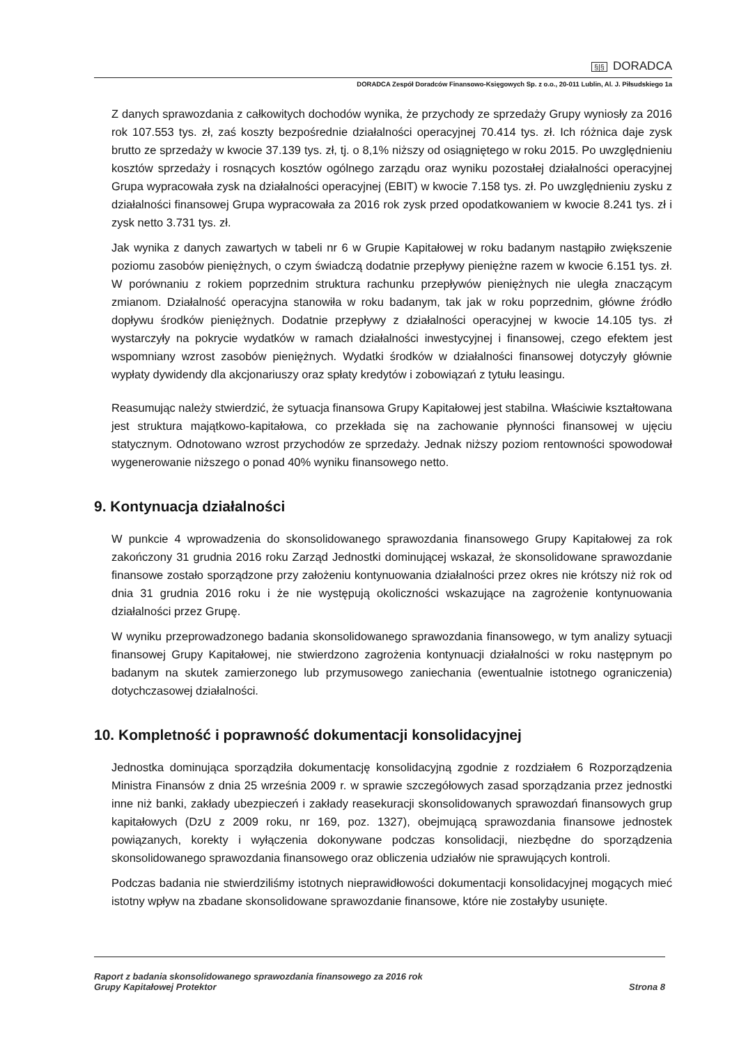§|§ DORADCA
DORADCA Zespół Doradców Finansowo-Księgowych Sp. z o.o., 20-011 Lublin, Al. J. Piłsudskiego 1a
Z danych sprawozdania z całkowitych dochodów wynika, że przychody ze sprzedaży Grupy wyniosły za 2016 rok 107.553 tys. zł, zaś koszty bezpośrednie działalności operacyjnej 70.414 tys. zł. Ich różnica daje zysk brutto ze sprzedaży w kwocie 37.139 tys. zł, tj. o 8,1% niższy od osiągniętego w roku 2015. Po uwzględnieniu kosztów sprzedaży i rosnących kosztów ogólnego zarządu oraz wyniku pozostałej działalności operacyjnej Grupa wypracowała zysk na działalności operacyjnej (EBIT) w kwocie 7.158 tys. zł. Po uwzględnieniu zysku z działalności finansowej Grupa wypracowała za 2016 rok zysk przed opodatkowaniem w kwocie 8.241 tys. zł i zysk netto 3.731 tys. zł.
Jak wynika z danych zawartych w tabeli nr 6 w Grupie Kapitałowej w roku badanym nastąpiło zwiększenie poziomu zasobów pieniężnych, o czym świadczą dodatnie przepływy pieniężne razem w kwocie 6.151 tys. zł. W porównaniu z rokiem poprzednim struktura rachunku przepływów pieniężnych nie uległa znaczącym zmianom. Działalność operacyjna stanowiła w roku badanym, tak jak w roku poprzednim, główne źródło dopływu środków pieniężnych. Dodatnie przepływy z działalności operacyjnej w kwocie 14.105 tys. zł wystarczyły na pokrycie wydatków w ramach działalności inwestycyjnej i finansowej, czego efektem jest wspomniany wzrost zasobów pieniężnych. Wydatki środków w działalności finansowej dotyczyły głównie wypłaty dywidendy dla akcjonariuszy oraz spłaty kredytów i zobowiązań z tytułu leasingu.
Reasumując należy stwierdzić, że sytuacja finansowa Grupy Kapitałowej jest stabilna. Właściwie kształtowana jest struktura majątkowo-kapitałowa, co przekłada się na zachowanie płynności finansowej w ujęciu statycznym. Odnotowano wzrost przychodów ze sprzedaży. Jednak niższy poziom rentowności spowodował wygenerowanie niższego o ponad 40% wyniku finansowego netto.
9. Kontynuacja działalności
W punkcie 4 wprowadzenia do skonsolidowanego sprawozdania finansowego Grupy Kapitałowej za rok zakończony 31 grudnia 2016 roku Zarząd Jednostki dominującej wskazał, że skonsolidowane sprawozdanie finansowe zostało sporządzone przy założeniu kontynuowania działalności przez okres nie krótszy niż rok od dnia 31 grudnia 2016 roku i że nie występują okoliczności wskazujące na zagrożenie kontynuowania działalności przez Grupę.
W wyniku przeprowadzonego badania skonsolidowanego sprawozdania finansowego, w tym analizy sytuacji finansowej Grupy Kapitałowej, nie stwierdzono zagrożenia kontynuacji działalności w roku następnym po badanym na skutek zamierzonego lub przymusowego zaniechania (ewentualnie istotnego ograniczenia) dotychczasowej działalności.
10. Kompletność i poprawność dokumentacji konsolidacyjnej
Jednostka dominująca sporządziła dokumentację konsolidacyjną zgodnie z rozdziałem 6 Rozporządzenia Ministra Finansów z dnia 25 września 2009 r. w sprawie szczegółowych zasad sporządzania przez jednostki inne niż banki, zakłady ubezpieczeń i zakłady reasekuracji skonsolidowanych sprawozdań finansowych grup kapitałowych (DzU z 2009 roku, nr 169, poz. 1327), obejmującą sprawozdania finansowe jednostek powiązanych, korekty i wyłączenia dokonywane podczas konsolidacji, niezbędne do sporządzenia skonsolidowanego sprawozdania finansowego oraz obliczenia udziałów nie sprawujących kontroli.
Podczas badania nie stwierdziliśmy istotnych nieprawidłowości dokumentacji konsolidacyjnej mogących mieć istotny wpływ na zbadane skonsolidowane sprawozdanie finansowe, które nie zostałyby usunięte.
Raport z badania skonsolidowanego sprawozdania finansowego za 2016 rok
Grupy Kapitałowej Protektor
Strona 8